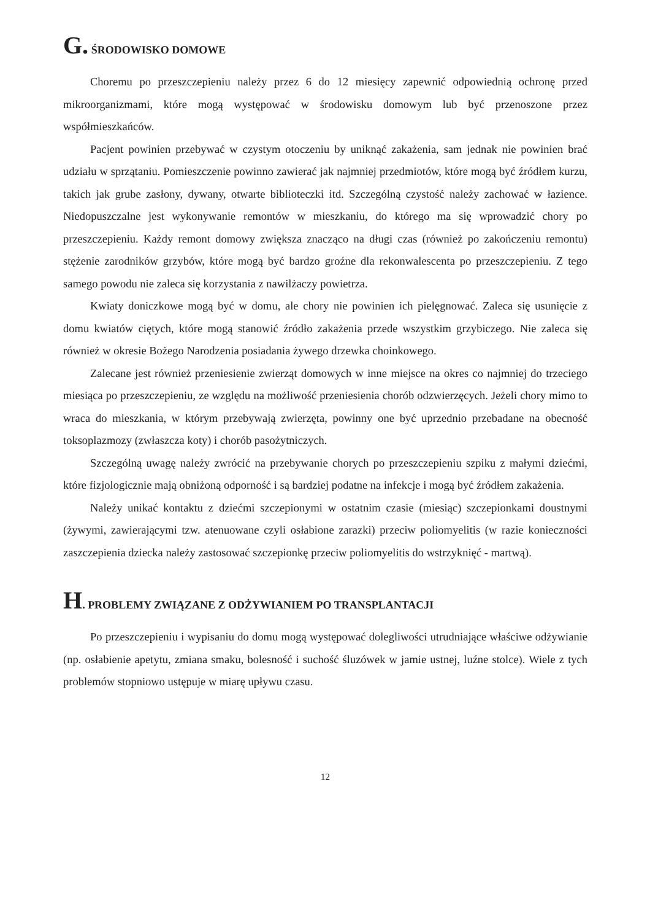G. ŚRODOWISKO DOMOWE
Choremu po przeszczepieniu należy przez 6 do 12 miesięcy zapewnić odpowiednią ochronę przed mikroorganizmami, które mogą występować w środowisku domowym lub być przenoszone przez współmieszkańców.
Pacjent powinien przebywać w czystym otoczeniu by uniknąć zakażenia, sam jednak nie powinien brać udziału w sprzątaniu. Pomieszczenie powinno zawierać jak najmniej przedmiotów, które mogą być źródłem kurzu, takich jak grube zasłony, dywany, otwarte biblioteczki itd. Szczególną czystość należy zachować w łazience. Niedopuszczalne jest wykonywanie remontów w mieszkaniu, do którego ma się wprowadzić chory po przeszczepieniu. Każdy remont domowy zwiększa znacząco na długi czas (również po zakończeniu remontu) stężenie zarodników grzybów, które mogą być bardzo groźne dla rekonwalescenta po przeszczepieniu. Z tego samego powodu nie zaleca się korzystania z nawilżaczy powietrza.
Kwiaty doniczkowe mogą być w domu, ale chory nie powinien ich pielęgnować. Zaleca się usunięcie z domu kwiatów ciętych, które mogą stanowić źródło zakażenia przede wszystkim grzybiczego. Nie zaleca się również w okresie Bożego Narodzenia posiadania żywego drzewka choinkowego.
Zalecane jest również przeniesienie zwierząt domowych w inne miejsce na okres co najmniej do trzeciego miesiąca po przeszczepieniu, ze względu na możliwość przeniesienia chorób odzwierzęcych. Jeżeli chory mimo to wraca do mieszkania, w którym przebywają zwierzęta, powinny one być uprzednio przebadane na obecność toksoplazmozy (zwłaszcza koty) i chorób pasożytniczych.
Szczególną uwagę należy zwrócić na przebywanie chorych po przeszczepieniu szpiku z małymi dziećmi, które fizjologicznie mają obniżoną odporność i są bardziej podatne na infekcje i mogą być źródłem zakażenia.
Należy unikać kontaktu z dziećmi szczepionymi w ostatnim czasie (miesiąc) szczepionkami doustnymi (żywymi, zawierającymi tzw. atenuowane czyli osłabione zarazki) przeciw poliomyelitis (w razie konieczności zaszczepienia dziecka należy zastosować szczepionkę przeciw poliomyelitis do wstrzyknięć - martwą).
H. PROBLEMY ZWIĄZANE Z ODŻYWIANIEM PO TRANSPLANTACJI
Po przeszczepieniu i wypisaniu do domu mogą występować dolegliwości utrudniające właściwe odżywianie (np. osłabienie apetytu, zmiana smaku, bolesność i suchość śluzówek w jamie ustnej, luźne stolce). Wiele z tych problemów stopniowo ustępuje w miarę upływu czasu.
12